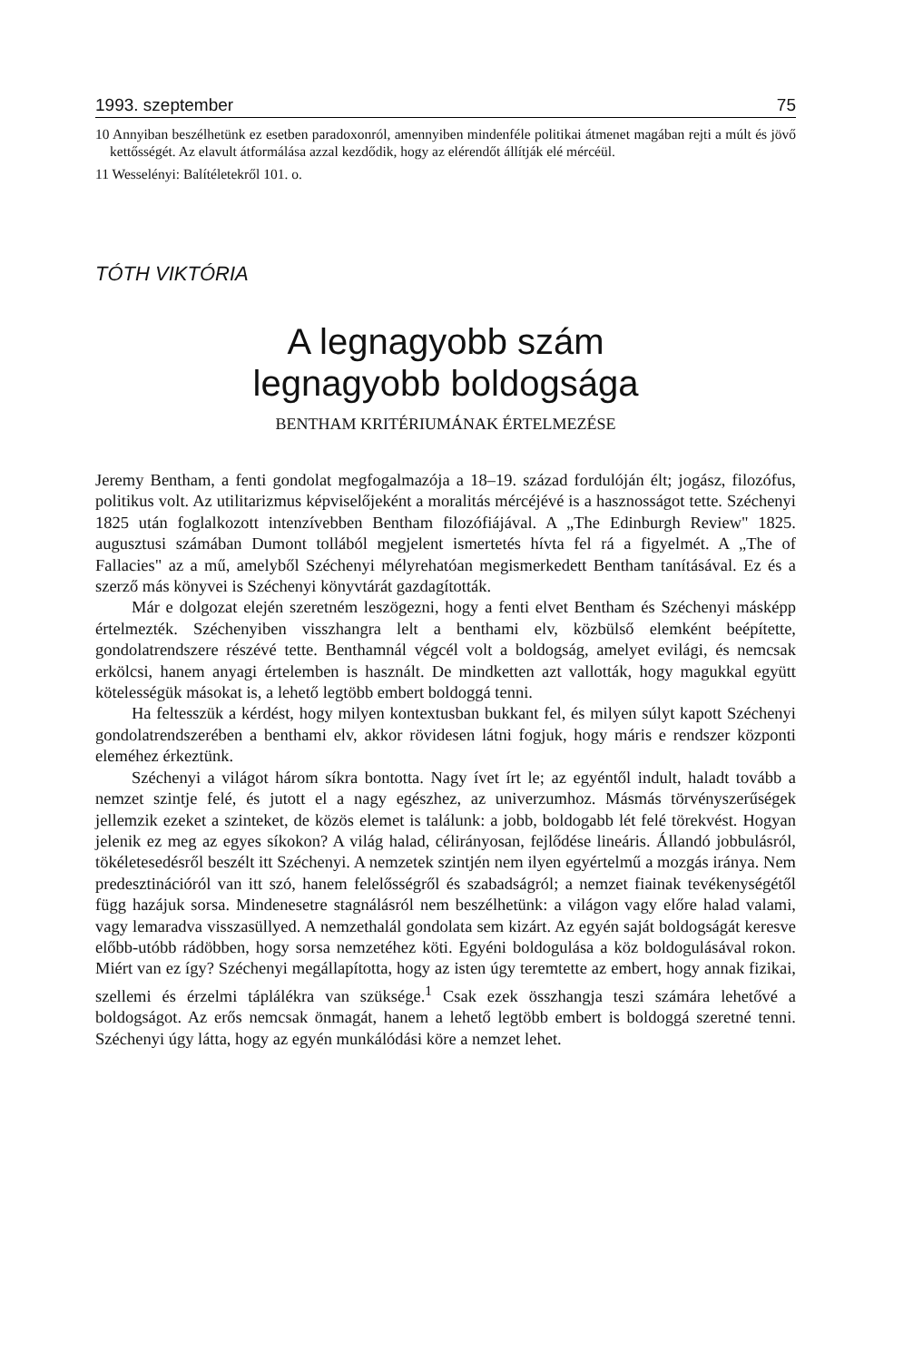1993. szeptember 75
10 Annyiban beszélhetünk ez esetben paradoxonról, amennyiben mindenféle politikai átmenet magában rejti a múlt és jövő kettősségét. Az elavult átformálása azzal kezdődik, hogy az elérendőt állítják elé mércéül.
11 Wesselényi: Balítéletekről 101. o.
TÓTH VIKTÓRIA
A legnagyobb szám
legnagyobb boldogsága
BENTHAM KRITÉRIUMÁNAK ÉRTELMEZÉSE
Jeremy Bentham, a fenti gondolat megfogalmazója a 18–19. század fordulóján élt; jogász, filozófus, politikus volt. Az utilitarizmus képviselőjeként a moralitás mércéjévé is a hasznosságot tette. Széchenyi 1825 után foglalkozott intenzívebben Bentham filozófiájával. A „The Edinburgh Review" 1825. augusztusi számában Dumont tollából megjelent ismertetés hívta fel rá a figyelmét. A „The of Fallacies" az a mű, amelyből Széchenyi mélyrehatóan megismerkedett Bentham tanításával. Ez és a szerző más könyvei is Széchenyi könyvtárát gazdagították.
Már e dolgozat elején szeretném leszögezni, hogy a fenti elvet Bentham és Széchenyi másképp értelmezték. Széchenyiben visszhangra lelt a benthami elv, közbülső elemként beépítette, gondolatrendszere részévé tette. Benthamnál végcél volt a boldogság, amelyet evilági, és nemcsak erkölcsi, hanem anyagi értelemben is használt. De mindketten azt vallották, hogy magukkal együtt kötelességük másokat is, a lehető legtöbb embert boldoggá tenni.
Ha feltesszük a kérdést, hogy milyen kontextusban bukkant fel, és milyen súlyt kapott Széchenyi gondolatrendszerében a benthami elv, akkor rövidesen látni fogjuk, hogy máris e rendszer központi eleméhez érkeztünk.
Széchenyi a világot három síkra bontotta. Nagy ívet írt le; az egyéntől indult, haladt tovább a nemzet szintje felé, és jutott el a nagy egészhez, az univerzumhoz. Másmás törvényszerűségek jellemzik ezeket a szinteket, de közös elemet is találunk: a jobb, boldogabb lét felé törekvést. Hogyan jelenik ez meg az egyes síkokon? A világ halad, célirányosan, fejlődése lineáris. Állandó jobbulásról, tökéletesedésről beszélt itt Széchenyi. A nemzetek szintjén nem ilyen egyértelmű a mozgás iránya. Nem predesztinációról van itt szó, hanem felelősségről és szabadságról; a nemzet fiainak tevékenységétől függ hazájuk sorsa. Mindenesetre stagnálásról nem beszélhetünk: a világon vagy előre halad valami, vagy lemaradva visszasüllyed. A nemzethalál gondolata sem kizárt. Az egyén saját boldogságát keresve előbb-utóbb rádöbben, hogy sorsa nemzetéhez köti. Egyéni boldogulása a köz boldogulásával rokon. Miért van ez így? Széchenyi megállapította, hogy az isten úgy teremtette az embert, hogy annak fizikai, szellemi és érzelmi táplálékra van szüksége.<sup>1</sup> Csak ezek összhangja teszi számára lehetővé a boldogságot. Az erős nemcsak önmagát, hanem a lehető legtöbb embert is boldoggá szeretné tenni. Széchenyi úgy látta, hogy az egyén munkálódási köre a nemzet lehet.